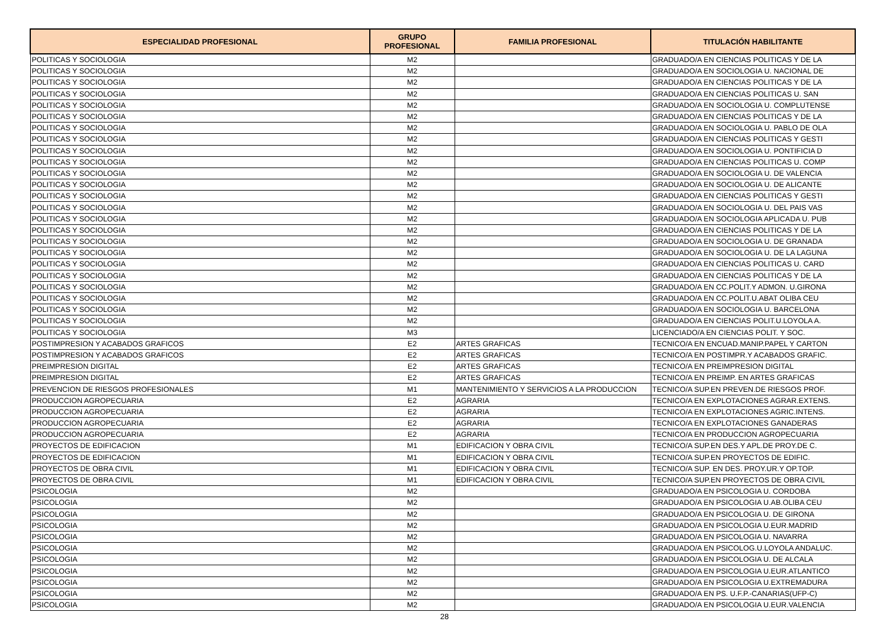| ESPECIALIDAD PROFESIONAL | GRUPO PROFESIONAL | FAMILIA PROFESIONAL | TITULACIÓN HABILITANTE |
| --- | --- | --- | --- |
| POLITICAS Y SOCIOLOGIA | M2 | | GRADUADO/A EN CIENCIAS POLITICAS Y DE LA |
| POLITICAS Y SOCIOLOGIA | M2 | | GRADUADO/A EN SOCIOLOGIA U. NACIONAL DE |
| POLITICAS Y SOCIOLOGIA | M2 | | GRADUADO/A EN CIENCIAS POLITICAS Y DE LA |
| POLITICAS Y SOCIOLOGIA | M2 | | GRADUADO/A EN CIENCIAS POLITICAS U. SAN |
| POLITICAS Y SOCIOLOGIA | M2 | | GRADUADO/A EN SOCIOLOGIA U. COMPLUTENSE |
| POLITICAS Y SOCIOLOGIA | M2 | | GRADUADO/A EN CIENCIAS POLITICAS Y DE LA |
| POLITICAS Y SOCIOLOGIA | M2 | | GRADUADO/A EN SOCIOLOGIA U. PABLO DE OLA |
| POLITICAS Y SOCIOLOGIA | M2 | | GRADUADO/A EN CIENCIAS POLITICAS Y GESTI |
| POLITICAS Y SOCIOLOGIA | M2 | | GRADUADO/A EN SOCIOLOGIA U. PONTIFICIA D |
| POLITICAS Y SOCIOLOGIA | M2 | | GRADUADO/A EN CIENCIAS POLITICAS U. COMP |
| POLITICAS Y SOCIOLOGIA | M2 | | GRADUADO/A EN SOCIOLOGIA U. DE VALENCIA |
| POLITICAS Y SOCIOLOGIA | M2 | | GRADUADO/A EN SOCIOLOGIA U. DE ALICANTE |
| POLITICAS Y SOCIOLOGIA | M2 | | GRADUADO/A EN CIENCIAS POLITICAS Y GESTI |
| POLITICAS Y SOCIOLOGIA | M2 | | GRADUADO/A EN SOCIOLOGIA U. DEL PAIS VAS |
| POLITICAS Y SOCIOLOGIA | M2 | | GRADUADO/A EN SOCIOLOGIA APLICADA U. PUB |
| POLITICAS Y SOCIOLOGIA | M2 | | GRADUADO/A EN CIENCIAS POLITICAS Y DE LA |
| POLITICAS Y SOCIOLOGIA | M2 | | GRADUADO/A EN SOCIOLOGIA U. DE GRANADA |
| POLITICAS Y SOCIOLOGIA | M2 | | GRADUADO/A EN SOCIOLOGIA U. DE LA LAGUNA |
| POLITICAS Y SOCIOLOGIA | M2 | | GRADUADO/A EN CIENCIAS POLITICAS U. CARD |
| POLITICAS Y SOCIOLOGIA | M2 | | GRADUADO/A EN CIENCIAS POLITICAS Y DE LA |
| POLITICAS Y SOCIOLOGIA | M2 | | GRADUADO/A EN CC.POLIT.Y ADMON. U.GIRONA |
| POLITICAS Y SOCIOLOGIA | M2 | | GRADUADO/A EN CC.POLIT.U.ABAT OLIBA CEU |
| POLITICAS Y SOCIOLOGIA | M2 | | GRADUADO/A EN SOCIOLOGIA U. BARCELONA |
| POLITICAS Y SOCIOLOGIA | M2 | | GRADUADO/A EN CIENCIAS POLIT.U.LOYOLA A. |
| POLITICAS Y SOCIOLOGIA | M3 | | LICENCIADO/A EN CIENCIAS POLIT. Y SOC. |
| POSTIMPRESION Y ACABADOS GRAFICOS | E2 | ARTES GRAFICAS | TECNICO/A EN ENCUAD.MANIP.PAPEL Y CARTON |
| POSTIMPRESION Y ACABADOS GRAFICOS | E2 | ARTES GRAFICAS | TECNICO/A EN POSTIMPR.Y ACABADOS GRAFIC. |
| PREIMPRESION DIGITAL | E2 | ARTES GRAFICAS | TECNICO/A EN PREIMPRESION DIGITAL |
| PREIMPRESION DIGITAL | E2 | ARTES GRAFICAS | TECNICO/A EN PREIMP. EN ARTES GRAFICAS |
| PREVENCION DE RIESGOS PROFESIONALES | M1 | MANTENIMIENTO Y SERVICIOS A LA PRODUCCION | TECNICO/A SUP.EN PREVEN.DE RIESGOS PROF. |
| PRODUCCION AGROPECUARIA | E2 | AGRARIA | TECNICO/A EN EXPLOTACIONES AGRAR.EXTENS. |
| PRODUCCION AGROPECUARIA | E2 | AGRARIA | TECNICO/A EN EXPLOTACIONES AGRIC.INTENS. |
| PRODUCCION AGROPECUARIA | E2 | AGRARIA | TECNICO/A EN EXPLOTACIONES GANADERAS |
| PRODUCCION AGROPECUARIA | E2 | AGRARIA | TECNICO/A EN PRODUCCION AGROPECUARIA |
| PROYECTOS DE EDIFICACION | M1 | EDIFICACION Y OBRA CIVIL | TECNICO/A SUP.EN DES.Y APL.DE PROY.DE C. |
| PROYECTOS DE EDIFICACION | M1 | EDIFICACION Y OBRA CIVIL | TECNICO/A SUP.EN PROYECTOS DE EDIFIC. |
| PROYECTOS DE OBRA CIVIL | M1 | EDIFICACION Y OBRA CIVIL | TECNICO/A SUP. EN DES. PROY.UR.Y OP.TOP. |
| PROYECTOS DE OBRA CIVIL | M1 | EDIFICACION Y OBRA CIVIL | TECNICO/A SUP.EN PROYECTOS DE OBRA CIVIL |
| PSICOLOGIA | M2 | | GRADUADO/A EN PSICOLOGIA U. CORDOBA |
| PSICOLOGIA | M2 | | GRADUADO/A EN PSICOLOGIA U.AB.OLIBA CEU |
| PSICOLOGIA | M2 | | GRADUADO/A EN PSICOLOGIA U. DE GIRONA |
| PSICOLOGIA | M2 | | GRADUADO/A EN PSICOLOGIA U.EUR.MADRID |
| PSICOLOGIA | M2 | | GRADUADO/A EN PSICOLOGIA U. NAVARRA |
| PSICOLOGIA | M2 | | GRADUADO/A EN PSICOLOG.U.LOYOLA ANDALUC. |
| PSICOLOGIA | M2 | | GRADUADO/A EN PSICOLOGIA U. DE ALCALA |
| PSICOLOGIA | M2 | | GRADUADO/A EN PSICOLOGIA U.EUR.ATLANTICO |
| PSICOLOGIA | M2 | | GRADUADO/A EN PSICOLOGIA U.EXTREMADURA |
| PSICOLOGIA | M2 | | GRADUADO/A EN PS. U.F.P.-CANARIAS(UFP-C) |
| PSICOLOGIA | M2 | | GRADUADO/A EN PSICOLOGIA U.EUR.VALENCIA |
28